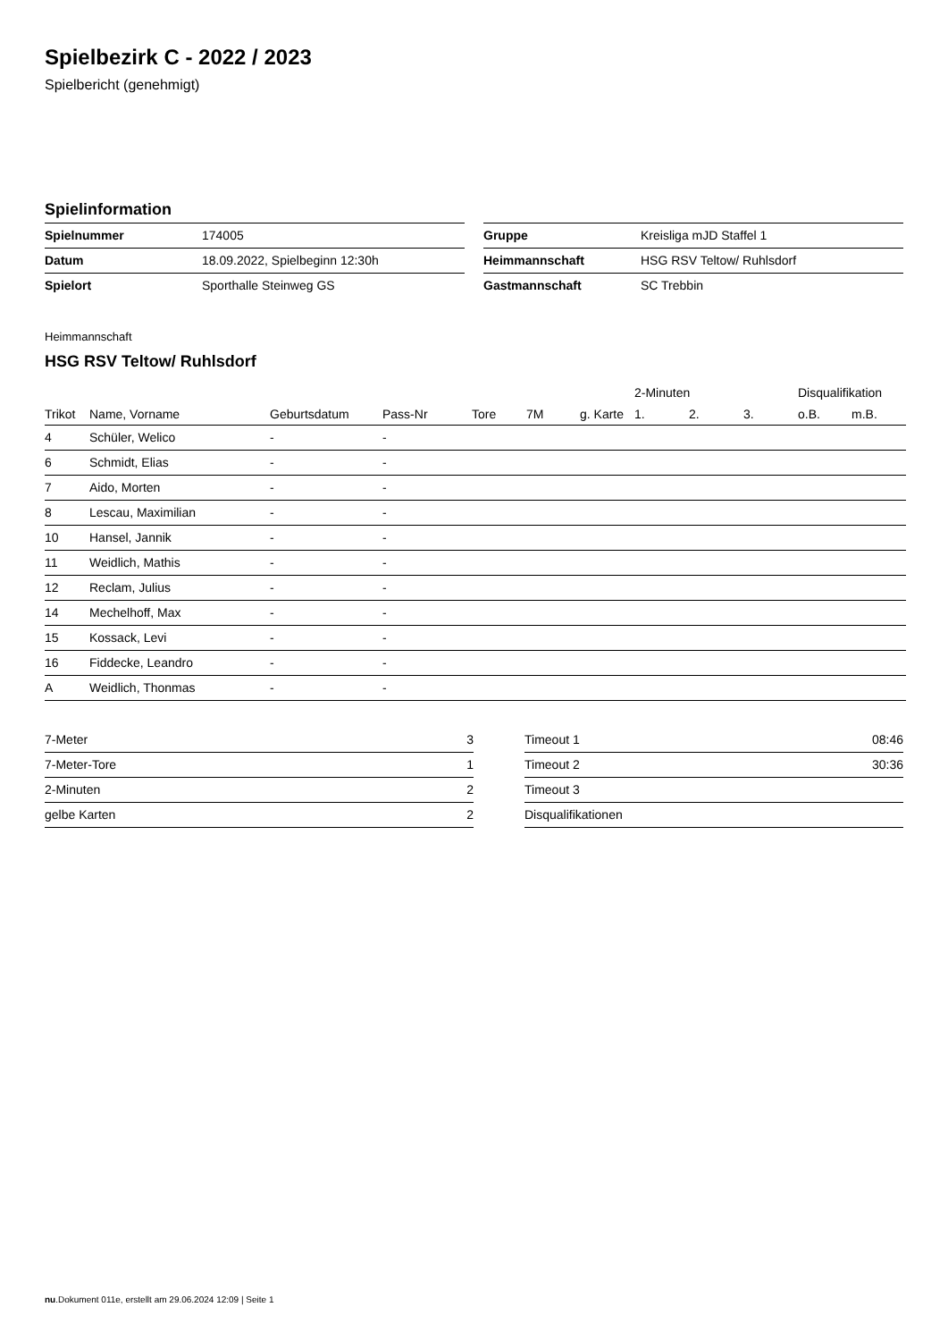Spielbezirk C - 2022 / 2023
Spielbericht (genehmigt)
Spielinformation
| Spielnummer | 174005 |
| Datum | 18.09.2022, Spielbeginn 12:30h |
| Spielort | Sporthalle Steinweg GS |
| Gruppe | Kreisliga mJD Staffel 1 |
| Heimmannschaft | HSG RSV Teltow/ Ruhlsdorf |
| Gastmannschaft | SC Trebbin |
Heimmannschaft
HSG RSV Teltow/ Ruhlsdorf
| | | | | | | | 2-Minuten | | | Disqualifikation | |
| --- | --- | --- | --- | --- | --- | --- | --- | --- | --- | --- | --- |
| Trikot | Name, Vorname | Geburtsdatum | Pass-Nr | Tore | 7M | g. Karte | 1. | 2. | 3. | o.B. | m.B. |
| 4 | Schüler, Welico | - | - | | | | | | | | |
| 6 | Schmidt, Elias | - | - | | | | | | | | |
| 7 | Aido, Morten | - | - | | | | | | | | |
| 8 | Lescau, Maximilian | - | - | | | | | | | | |
| 10 | Hansel, Jannik | - | - | | | | | | | | |
| 11 | Weidlich, Mathis | - | - | | | | | | | | |
| 12 | Reclam, Julius | - | - | | | | | | | | |
| 14 | Mechelhoff, Max | - | - | | | | | | | | |
| 15 | Kossack, Levi | - | - | | | | | | | | |
| 16 | Fiddecke, Leandro | - | - | | | | | | | | |
| A | Weidlich, Thonmas | - | - | | | | | | | | |
| 7-Meter | 3 |
| 7-Meter-Tore | 1 |
| 2-Minuten | 2 |
| gelbe Karten | 2 |
| Timeout 1 | 08:46 |
| Timeout 2 | 30:36 |
| Timeout 3 | |
| Disqualifikationen | |
nu.Dokument 011e, erstellt am 29.06.2024 12:09 | Seite 1